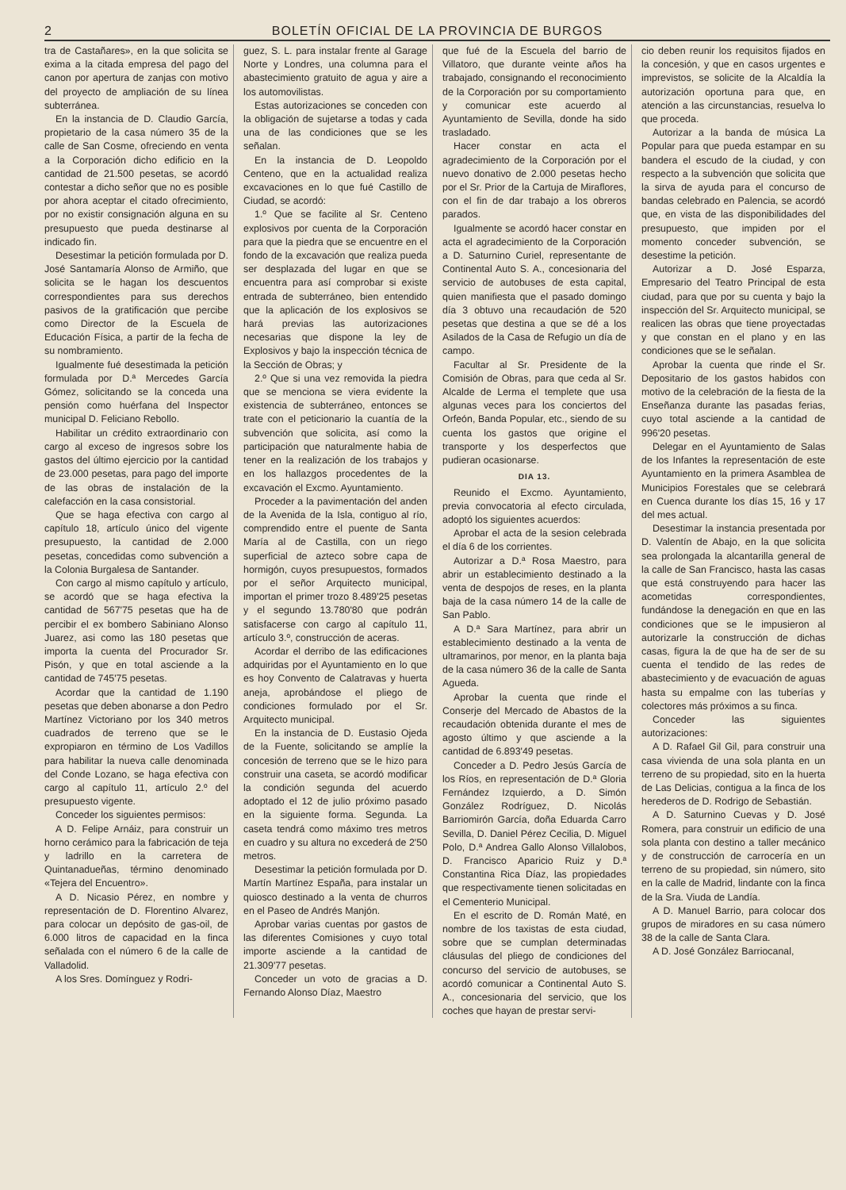2 BOLETÍN OFICIAL DE LA PROVINCIA DE BURGOS
tra de Castañares», en la que solicita se exima a la citada empresa del pago del canon por apertura de zanjas con motivo del proyecto de ampliación de su línea subterránea.
En la instancia de D. Claudio García, propietario de la casa número 35 de la calle de San Cosme, ofreciendo en venta a la Corporación dicho edificio en la cantidad de 21.500 pesetas, se acordó contestar a dicho señor que no es posible por ahora aceptar el citado ofrecimiento, por no existir consignación alguna en su presupuesto que pueda destinarse al indicado fin.
Desestimar la petición formulada por D. José Santamaría Alonso de Armiño, que solicita se le hagan los descuentos correspondientes para sus derechos pasivos de la gratificación que percibe como Director de la Escuela de Educación Física, a partir de la fecha de su nombramiento.
Igualmente fué desestimada la petición formulada por D.ª Mercedes García Gómez, solicitando se la conceda una pensión como huérfana del Inspector municipal D. Feliciano Rebollo.
Habilitar un crédito extraordinario con cargo al exceso de ingresos sobre los gastos del último ejercicio por la cantidad de 23.000 pesetas, para pago del importe de las obras de instalación de la calefacción en la casa consistorial.
Que se haga efectiva con cargo al capítulo 18, artículo único del vigente presupuesto, la cantidad de 2.000 pesetas, concedidas como subvención a la Colonia Burgalesa de Santander.
Con cargo al mismo capítulo y artículo, se acordó que se haga efectiva la cantidad de 567'75 pesetas que ha de percibir el ex bombero Sabiniano Alonso Juarez, asi como las 180 pesetas que importa la cuenta del Procurador Sr. Pisón, y que en total asciende a la cantidad de 745'75 pesetas.
Acordar que la cantidad de 1.190 pesetas que deben abonarse a don Pedro Martínez Victoriano por los 340 metros cuadrados de terreno que se le expropiaron en término de Los Vadillos para habilitar la nueva calle denominada del Conde Lozano, se haga efectiva con cargo al capítulo 11, artículo 2.º del presupuesto vigente.
Conceder los siguientes permisos:
A D. Felipe Arnáiz, para construir un horno cerámico para la fabricación de teja y ladrillo en la carretera de Quintanadueñas, término denominado «Tejera del Encuentro».
A D. Nicasio Pérez, en nombre y representación de D. Florentino Alvarez, para colocar un depósito de gas-oil, de 6.000 litros de capacidad en la finca señalada con el número 6 de la calle de Valladolid.
A los Sres. Domínguez y Rodri-
guez, S. L. para instalar frente al Garage Norte y Londres, una columna para el abastecimiento gratuito de agua y aire a los automovilistas.
Estas autorizaciones se conceden con la obligación de sujetarse a todas y cada una de las condiciones que se les señalan.
En la instancia de D. Leopoldo Centeno, que en la actualidad realiza excavaciones en lo que fué Castillo de Ciudad, se acordó:
1.º Que se facilite al Sr. Centeno explosivos por cuenta de la Corporación para que la piedra que se encuentre en el fondo de la excavación que realiza pueda ser desplazada del lugar en que se encuentra para así comprobar si existe entrada de subterráneo, bien entendido que la aplicación de los explosivos se hará previas las autorizaciones necesarias que dispone la ley de Explosivos y bajo la inspección técnica de la Sección de Obras; y
2.º Que si una vez removida la piedra que se menciona se viera evidente la existencia de subterráneo, entonces se trate con el peticionario la cuantía de la subvención que solicita, así como la participación que naturalmente habia de tener en la realización de los trabajos y en los hallazgos procedentes de la excavación el Excmo. Ayuntamiento.
Proceder a la pavimentación del anden de la Avenida de la Isla, contiguo al río, comprendido entre el puente de Santa María al de Castilla, con un riego superficial de azteco sobre capa de hormigón, cuyos presupuestos, formados por el señor Arquitecto municipal, importan el primer trozo 8.489'25 pesetas y el segundo 13.780'80 que podrán satisfacerse con cargo al capítulo 11, artículo 3.º, construcción de aceras.
Acordar el derribo de las edificaciones adquiridas por el Ayuntamiento en lo que es hoy Convento de Calatravas y huerta aneja, aprobándose el pliego de condiciones formulado por el Sr. Arquitecto municipal.
En la instancia de D. Eustasio Ojeda de la Fuente, solicitando se amplíe la concesión de terreno que se le hizo para construir una caseta, se acordó modificar la condición segunda del acuerdo adoptado el 12 de julio próximo pasado en la siguiente forma. Segunda. La caseta tendrá como máximo tres metros en cuadro y su altura no excederá de 2'50 metros.
Desestimar la petición formulada por D. Martín Martínez España, para instalar un quiosco destinado a la venta de churros en el Paseo de Andrés Manjón.
Aprobar varias cuentas por gastos de las diferentes Comisiones y cuyo total importe asciende a la cantidad de 21.309'77 pesetas.
Conceder un voto de gracias a D. Fernando Alonso Díaz, Maestro
que fué de la Escuela del barrio de Villatoro, que durante veinte años ha trabajado, consignando el reconocimiento de la Corporación por su comportamiento y comunicar este acuerdo al Ayuntamiento de Sevilla, donde ha sido trasladado.
Hacer constar en acta el agradecimiento de la Corporación por el nuevo donativo de 2.000 pesetas hecho por el Sr. Prior de la Cartuja de Miraflores, con el fin de dar trabajo a los obreros parados.
Igualmente se acordó hacer constar en acta el agradecimiento de la Corporación a D. Saturnino Curiel, representante de Continental Auto S. A., concesionaria del servicio de autobuses de esta capital, quien manifiesta que el pasado domingo día 3 obtuvo una recaudación de 520 pesetas que destina a que se dé a los Asilados de la Casa de Refugio un día de campo.
Facultar al Sr. Presidente de la Comisión de Obras, para que ceda al Sr. Alcalde de Lerma el templete que usa algunas veces para los conciertos del Orfeón, Banda Popular, etc., siendo de su cuenta los gastos que origine el transporte y los desperfectos que pudieran ocasionarse.
DIA 13.
Reunido el Excmo. Ayuntamiento, previa convocatoria al efecto circulada, adoptó los siguientes acuerdos:
Aprobar el acta de la sesion celebrada el día 6 de los corrientes.
Autorizar a D.ª Rosa Maestro, para abrir un establecimiento destinado a la venta de despojos de reses, en la planta baja de la casa número 14 de la calle de San Pablo.
A D.ª Sara Martínez, para abrir un establecimiento destinado a la venta de ultramarinos, por menor, en la planta baja de la casa número 36 de la calle de Santa Agueda.
Aprobar la cuenta que rinde el Conserje del Mercado de Abastos de la recaudación obtenida durante el mes de agosto último y que asciende a la cantidad de 6.893'49 pesetas.
Conceder a D. Pedro Jesús García de los Ríos, en representación de D.ª Gloria Fernández Izquierdo, a D. Simón González Rodríguez, D. Nicolás Barriomirón García, doña Eduarda Carro Sevilla, D. Daniel Pérez Cecilia, D. Miguel Polo, D.ª Andrea Gallo Alonso Villalobos, D. Francisco Aparicio Ruiz y D.ª Constantina Rica Díaz, las propiedades que respectivamente tienen solicitadas en el Cementerio Municipal.
En el escrito de D. Román Maté, en nombre de los taxistas de esta ciudad, sobre que se cumplan determinadas cláusulas del pliego de condiciones del concurso del servicio de autobuses, se acordó comunicar a Continental Auto S. A., concesionaria del servicio, que los coches que hayan de prestar servi-
cio deben reunir los requisitos fijados en la concesión, y que en casos urgentes e imprevistos, se solicite de la Alcaldía la autorización oportuna para que, en atención a las circunstancias, resuelva lo que proceda.
Autorizar a la banda de música La Popular para que pueda estampar en su bandera el escudo de la ciudad, y con respecto a la subvención que solicita que la sirva de ayuda para el concurso de bandas celebrado en Palencia, se acordó que, en vista de las disponibilidades del presupuesto, que impiden por el momento conceder subvención, se desestime la petición.
Autorizar a D. José Esparza, Empresario del Teatro Principal de esta ciudad, para que por su cuenta y bajo la inspección del Sr. Arquitecto municipal, se realicen las obras que tiene proyectadas y que constan en el plano y en las condiciones que se le señalan.
Aprobar la cuenta que rinde el Sr. Depositario de los gastos habidos con motivo de la celebración de la fiesta de la Enseñanza durante las pasadas ferias, cuyo total asciende a la cantidad de 996'20 pesetas.
Delegar en el Ayuntamiento de Salas de los Infantes la representación de este Ayuntamiento en la primera Asamblea de Municipios Forestales que se celebrará en Cuenca durante los días 15, 16 y 17 del mes actual.
Desestimar la instancia presentada por D. Valentín de Abajo, en la que solicita sea prolongada la alcantarilla general de la calle de San Francisco, hasta las casas que está construyendo para hacer las acometidas correspondientes, fundándose la denegación en que en las condiciones que se le impusieron al autorizarle la construcción de dichas casas, figura la de que ha de ser de su cuenta el tendido de las redes de abastecimiento y de evacuación de aguas hasta su empalme con las tuberías y colectores más próximos a su finca.
Conceder las siguientes autorizaciones:
A D. Rafael Gil Gil, para construir una casa vivienda de una sola planta en un terreno de su propiedad, sito en la huerta de Las Delicias, contigua a la finca de los herederos de D. Rodrigo de Sebastián.
A D. Saturnino Cuevas y D. José Romera, para construir un edificio de una sola planta con destino a taller mecánico y de construcción de carrocería en un terreno de su propiedad, sin número, sito en la calle de Madrid, lindante con la finca de la Sra. Viuda de Landía.
A D. Manuel Barrio, para colocar dos grupos de miradores en su casa número 38 de la calle de Santa Clara.
A D. José González Barriocanal,